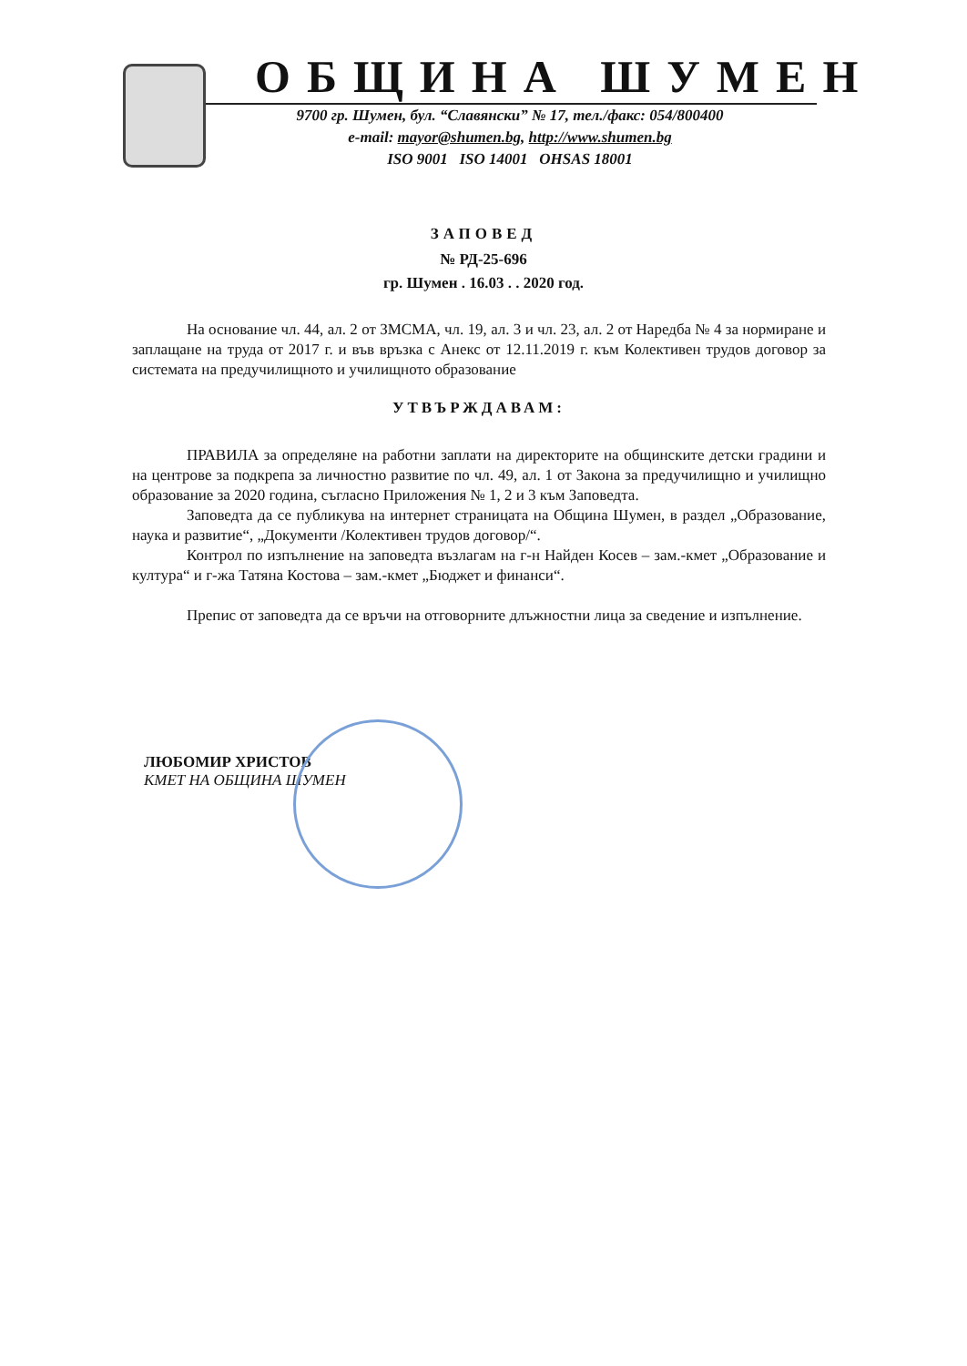ОБЩИНА ШУМЕН
9700 гр. Шумен, бул. “Славянски” № 17, тел./факс: 054/800400
e-mail: mayor@shumen.bg, http://www.shumen.bg
ISO 9001 ISO 14001 OHSAS 18001
ЗАПОВЕД
№ РД-25-696
гр. Шумен . 16.03 . . 2020 год.
На основание чл. 44, ал. 2 от ЗМСМА, чл. 19, ал. 3 и чл. 23, ал. 2 от Наредба № 4 за нормиране и заплащане на труда от 2017 г. и във връзка с Анекс от 12.11.2019 г. към Колективен трудов договор за системата на предучилищното и училищното образование
УТВЪРЖДАВАМ:
ПРАВИЛА за определяне на работни заплати на директорите на общинските детски градини и на центрове за подкрепа за личностно развитие по чл. 49, ал. 1 от Закона за предучилищно и училищно образование за 2020 година, съгласно Приложения № 1, 2 и 3 към Заповедта.
Заповедта да се публикува на интернет страницата на Община Шумен, в раздел „Образование, наука и развитие“, „Документи /Колективен трудов договор/“.
Контрол по изпълнение на заповедта възлагам на г-н Найден Косев – зам.-кмет „Образование и култура“ и г-жа Татяна Костова – зам.-кмет „Бюджет и финанси“.
Препис от заповедта да се връчи на отговорните длъжностни лица за сведение и изпълнение.
ЛЮБОМИР ХРИСТОВ
КМЕТ НА ОБЩИНА ШУМЕН